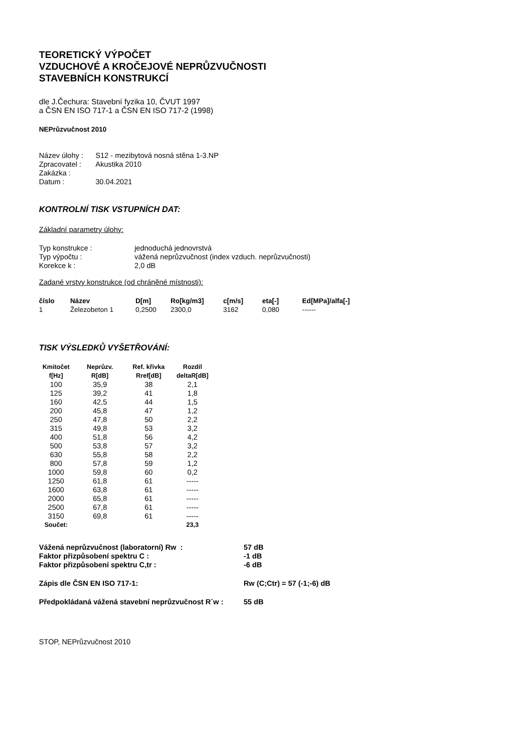TEORETICKÝ VÝPOČET
VZDUCHOVÉ A KROČEJOVÉ NEPRŮZVUČNOSTI
STAVEBNÍCH KONSTRUKCÍ
dle J.Čechura: Stavební fyzika 10, ČVUT 1997
a ČSN EN ISO 717-1 a ČSN EN ISO 717-2 (1998)
NEPrůzvučnost 2010
| Název úlohy : | S12 - mezibytová nosná stěna 1-3.NP |
| Zpracovatel : | Akustika 2010 |
| Zakázka : | |
| Datum : | 30.04.2021 |
KONTROLNÍ TISK VSTUPNÍCH DAT:
Základní parametry úlohy:
| Typ konstrukce : | jednoduchá jednovrstvá |
| Typ výpočtu : | vážená neprůzvučnost (index vzduch. neprůzvučnosti) |
| Korekce k : | 2,0 dB |
Zadané vrstvy konstrukce (od chráněné místnosti):
| číslo | Název | D[m] | Ro[kg/m3] | c[m/s] | eta[-] | Ed[MPa]/alfa[-] |
| --- | --- | --- | --- | --- | --- | --- |
| 1 | Železobeton 1 | 0,2500 | 2300,0 | 3162 | 0,080 | ------ |
TISK VÝSLEDKŮ VYŠETŘOVÁNÍ:
| Kmitočet f[Hz] | Neprůzv. R[dB] | Ref. křivka Rref[dB] | Rozdíl deltaR[dB] |
| --- | --- | --- | --- |
| 100 | 35,9 | 38 | 2,1 |
| 125 | 39,2 | 41 | 1,8 |
| 160 | 42,5 | 44 | 1,5 |
| 200 | 45,8 | 47 | 1,2 |
| 250 | 47,8 | 50 | 2,2 |
| 315 | 49,8 | 53 | 3,2 |
| 400 | 51,8 | 56 | 4,2 |
| 500 | 53,8 | 57 | 3,2 |
| 630 | 55,8 | 58 | 2,2 |
| 800 | 57,8 | 59 | 1,2 |
| 1000 | 59,8 | 60 | 0,2 |
| 1250 | 61,8 | 61 | ----- |
| 1600 | 63,8 | 61 | ----- |
| 2000 | 65,8 | 61 | ----- |
| 2500 | 67,8 | 61 | ----- |
| 3150 | 69,8 | 61 | ----- |
| Součet: | | | 23,3 |
| Vážená neprůzvučnost (laboratorní) Rw : | 57 dB |
| Faktor přizpůsobení spektru C : | -1 dB |
| Faktor přizpůsobení spektru C,tr : | -6 dB |
| Zápis dle ČSN EN ISO 717-1: | Rw (C;Ctr) = 57 (-1;-6) dB |
| Předpokládaná vážená stavební neprůzvučnost R´w : | 55 dB |
STOP, NEPrůzvučnost 2010